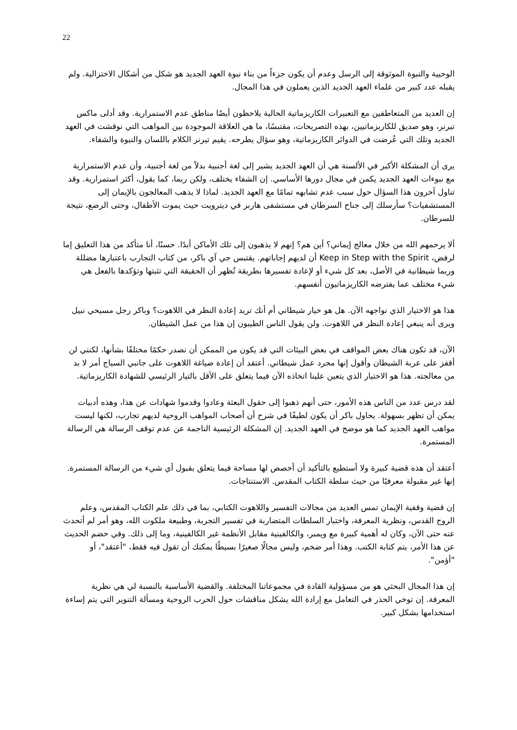22
الوحيية والنبوة الموثوقة إلى الرسل وعدم أن يكون جزءاً من بناء نبوة العهد الجديد هو شكل من أشكال الاختزالية. ولم يقبله عدد كبير من علماء العهد الجديد الذين يعملون في هذا المجال.
إن العديد من المتعاطفين مع التعبيرات الكاريزماتية الحالية يلاحظون أيضًا مناطق عدم الاستمرارية. وقد أدلى ماكس تيرنر، وهو صديق للكاريزماتيين، بهذه التصريحات، مقتبسًا، ما هي العلاقة الموجودة بين المواهب التي نوقشت في العهد الجديد وتلك التي عُرضت في الدوائر الكاريزماتية، وهو سؤال يطرحه. يقيم تيرنر الكلام باللسان والنبوة والشفاء.
يرى أن المشكلة الأكبر في الألسنة هي أن العهد الجديد يشير إلى لغة أجنبية بدلاً من لغة أجنبية، وأن عدم الاستمرارية مع نبوءات العهد الجديد يكمن في مجال دورها الأساسي. إن الشفاء يختلف، ولكن ربما، كما يقول، أكثر استمرارية. وقد تناول آخرون هذا السؤال حول سبب عدم تشابهه تمامًا مع العهد الجديد. لماذا لا يذهب المعالجون بالإيمان إلى المستشفيات؟ سأرسلك إلى جناح السرطان في مستشفى هاربر في ديترويت حيث يموت الأطفال، وحتى الرضع، نتيجة للسرطان.
ألا يرحمهم الله من خلال معالج إيماني؟ أين هم؟ إنهم لا يذهبون إلى تلك الأماكن أبدًا. حسنًا، أنا متأكد من هذا التعليق إما لرفض، Keep in Step with the Spirit أن لديهم إجاباتهم. يقتبس جي آي باكر، من كتاب التجارب باعتبارها مضللة وربما شيطانية في الأصل، بعد كل شيء أو لإعادة تفسيرها بطريقة تُظهر أن الحقيقة التي تثبتها وتؤكدها بالفعل هي شيء مختلف عما يفترضه الكاريزماتيون أنفسهم.
هذا هو الاختيار الذي نواجهه الآن. هل هو خيار شيطاني أم أنك تريد إعادة النظر في اللاهوت؟ وباكر رجل مسيحي نبيل ويرى أنه ينبغي إعادة النظر في اللاهوت. ولن يقول الناس الطيبون إن هذا من عمل الشيطان.
الآن، قد تكون هناك بعض المواقف في بعض البيئات التي قد يكون من الممكن أن نصدر حكمًا مختلفًا بشأنها، لكنني لن أقفز على عربة الشيطان وأقول إنها مجرد عمل شيطاني. أعتقد أن إعادة صياغة اللاهوت على جانبي السياج أمر لا بد من معالجته. هذا هو الاختيار الذي يتعين علينا اتخاذه الآن فيما يتعلق على الأقل بالتيار الرئيسي للشهادة الكاريزماتية.
لقد درس عدد من الناس هذه الأمور، حتى أنهم ذهبوا إلى حقول البعثة وعادوا وقدموا شهادات عن هذا، وهذه أدبيات يمكن أن تظهر بسهولة. يحاول باكر أن يكون لطيفًا في شرح أن أصحاب المواهب الروحية لديهم تجارب، لكنها ليست مواهب العهد الجديد كما هو موضح في العهد الجديد. إن المشكلة الرئيسية الناجمة عن عدم توقف الرسالة هي الرسالة المستمرة.
أعتقد أن هذه قضية كبيرة ولا أستطيع بالتأكيد أن أخصص لها مساحة فيما يتعلق بقبول أي شيء من الرسالة المستمرة. إنها غير مقبولة معرفيًا من حيث سلطة الكتاب المقدس. الاستنتاجات.
إن قضية وقفية الإيمان تمس العديد من مجالات التفسير واللاهوت الكتابي، بما في ذلك علم الكتاب المقدس، وعلم الروح القدس، ونظرية المعرفة، واختبار السلطات المتضاربة في تفسير التجربة، وطبيعة ملكوت الله، وهو أمر لم أتحدث عنه حتى الآن، وكان له أهمية كبيرة مع ويمبر، والكالفينية مقابل الأنظمة غير الكالفينية، وما إلى ذلك. وفي خضم الحديث عن هذا الأمر، يتم كتابة الكتب. وهذا أمر ضخم، وليس مجالًا صغيرًا بسيطًا يمكنك أن تقول فيه فقط، "أعتقد"، أو "أؤمن".
إن هذا المجال البحثي هو من مسؤولية القادة في مجموعاتنا المختلفة. والقضية الأساسية بالنسبة لي هي نظرية المعرفة. إن توخي الحذر في التعامل مع إرادة الله يشكل مناقشات حول الحرب الروحية ومسألة التنوير التي يتم إساءة استخدامها بشكل كبير.